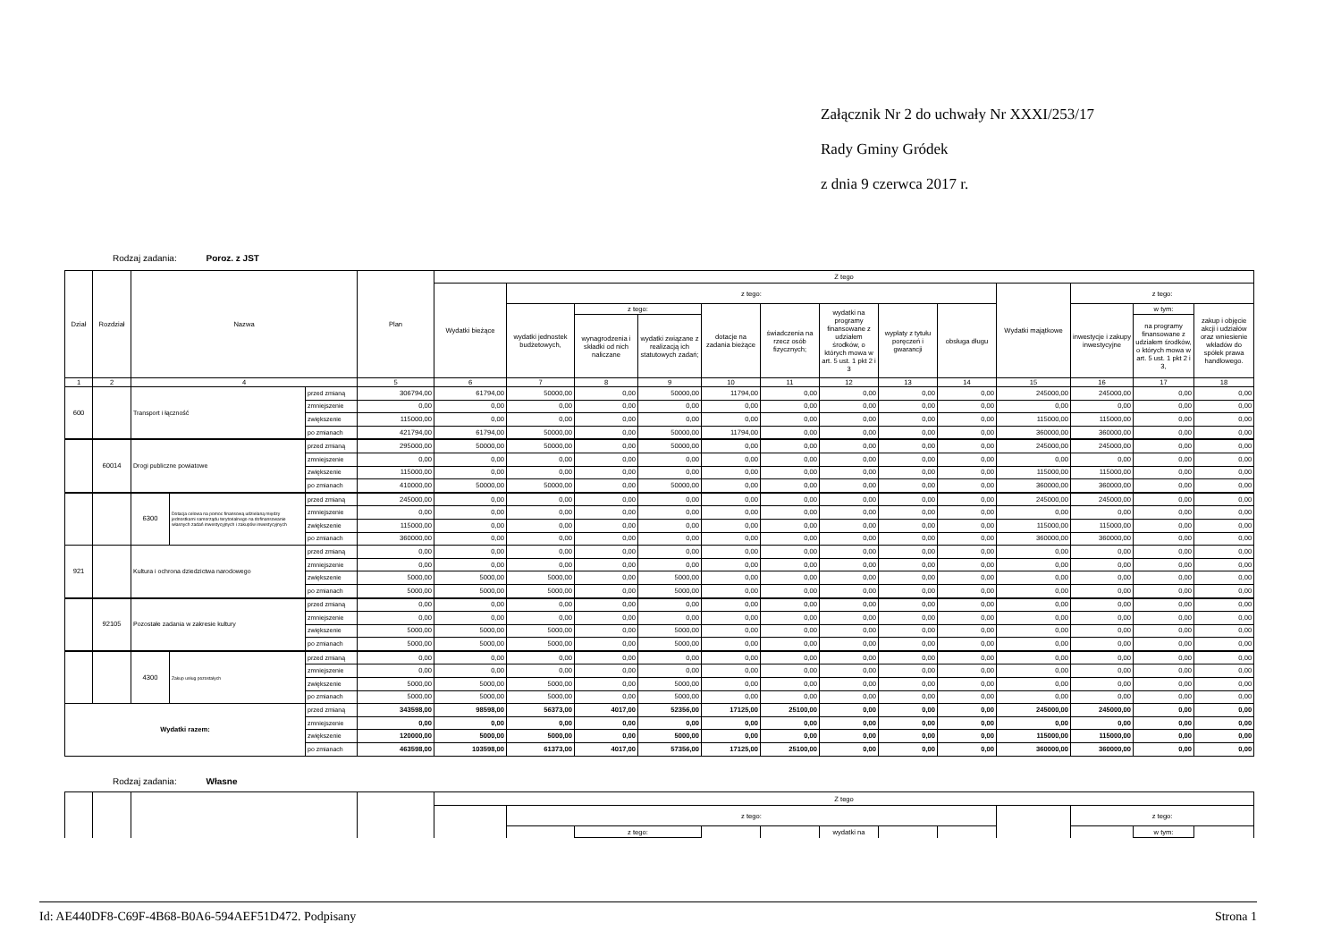Załącznik Nr 2 do uchwały Nr XXXI/253/17
Rady Gminy Gródek
z dnia 9 czerwca 2017 r.
Rodzaj zadania: Poroz. z JST
| Dział | Rozdział | Nazwa | | | Plan | Z tego | | | | | | | | | | | | |
| --- | --- | --- | --- | --- | --- | --- | --- | --- | --- | --- | --- | --- | --- | --- | --- | --- | --- | --- |
| | | | | | | Wydatki bieżące | z tego: | | | | | | | | Wydatki majątkowe | z tego: | | |
| | | | | | | | wydatki jednostek budżetowych, | z tego: | | dotacje na zadania bieżące | świadczenia na rzecz osób fizycznych; | wydatki na programy finansowane z udziałem środków, o których mowa w art. 5 ust. 1 pkt 2 i 3 | wypłaty z tytułu poręczeń i gwarancji | obsługa długu | | inwestycje i zakupy inwestycyjne | w tym: | zakup i objęcie akcji i udziałów oraz wniesienie wkładów do spółek prawa handlowego. |
| | | | | | | | | wynagrodzenia i składki od nich naliczane | wydatki związane z realizacją ich statutowych zadań; | | | | | | | | na programy finansowane z udziałem środków, o których mowa w art. 5 ust. 1 pkt 2 i 3, | |
| 1 | 2 | 4 | | | 5 | 6 | 7 | 8 | 9 | 10 | 11 | 12 | 13 | 14 | 15 | 16 | 17 | 18 |
| 600 | | Transport i łączność | | przed zmianą | 306794,00 | 61794,00 | 50000,00 | 0,00 | 50000,00 | 11794,00 | 0,00 | 0,00 | 0,00 | 0,00 | 245000,00 | 245000,00 | 0,00 | 0,00 |
| | | | | zmniejszenie | 0,00 | 0,00 | 0,00 | 0,00 | 0,00 | 0,00 | 0,00 | 0,00 | 0,00 | 0,00 | 0,00 | 0,00 | 0,00 | 0,00 |
| | | | | zwiększenie | 115000,00 | 0,00 | 0,00 | 0,00 | 0,00 | 0,00 | 0,00 | 0,00 | 0,00 | 0,00 | 115000,00 | 115000,00 | 0,00 | 0,00 |
| | | | | po zmianach | 421794,00 | 61794,00 | 50000,00 | 0,00 | 50000,00 | 11794,00 | 0,00 | 0,00 | 0,00 | 0,00 | 360000,00 | 360000,00 | 0,00 | 0,00 |
| | 60014 | Drogi publiczne powiatowe | | przed zmianą | 295000,00 | 50000,00 | 50000,00 | 0,00 | 50000,00 | 0,00 | 0,00 | 0,00 | 0,00 | 0,00 | 245000,00 | 245000,00 | 0,00 | 0,00 |
| | | | | zmniejszenie | 0,00 | 0,00 | 0,00 | 0,00 | 0,00 | 0,00 | 0,00 | 0,00 | 0,00 | 0,00 | 0,00 | 0,00 | 0,00 | 0,00 |
| | | | | zwiększenie | 115000,00 | 0,00 | 0,00 | 0,00 | 0,00 | 0,00 | 0,00 | 0,00 | 0,00 | 0,00 | 115000,00 | 115000,00 | 0,00 | 0,00 |
| | | | | po zmianach | 410000,00 | 50000,00 | 50000,00 | 0,00 | 50000,00 | 0,00 | 0,00 | 0,00 | 0,00 | 0,00 | 360000,00 | 360000,00 | 0,00 | 0,00 |
| | | 6300 | Dotacja celowa na pomoc finansową udzielaną między jednostkami samorządu terytorialnego na dofinansowanie własnych zadań inwestycyjnych i zakupów inwestycyjnych | przed zmianą | 245000,00 | 0,00 | 0,00 | 0,00 | 0,00 | 0,00 | 0,00 | 0,00 | 0,00 | 0,00 | 245000,00 | 245000,00 | 0,00 | 0,00 |
| | | | | zmniejszenie | 0,00 | 0,00 | 0,00 | 0,00 | 0,00 | 0,00 | 0,00 | 0,00 | 0,00 | 0,00 | 0,00 | 0,00 | 0,00 | 0,00 |
| | | | | zwiększenie | 115000,00 | 0,00 | 0,00 | 0,00 | 0,00 | 0,00 | 0,00 | 0,00 | 0,00 | 0,00 | 115000,00 | 115000,00 | 0,00 | 0,00 |
| | | | | po zmianach | 360000,00 | 0,00 | 0,00 | 0,00 | 0,00 | 0,00 | 0,00 | 0,00 | 0,00 | 0,00 | 360000,00 | 360000,00 | 0,00 | 0,00 |
| 921 | | Kultura i ochrona dziedzictwa narodowego | | przed zmianą | 0,00 | 0,00 | 0,00 | 0,00 | 0,00 | 0,00 | 0,00 | 0,00 | 0,00 | 0,00 | 0,00 | 0,00 | 0,00 | 0,00 |
| | | | | zmniejszenie | 0,00 | 0,00 | 0,00 | 0,00 | 0,00 | 0,00 | 0,00 | 0,00 | 0,00 | 0,00 | 0,00 | 0,00 | 0,00 | 0,00 |
| | | | | zwiększenie | 5000,00 | 5000,00 | 5000,00 | 0,00 | 5000,00 | 0,00 | 0,00 | 0,00 | 0,00 | 0,00 | 0,00 | 0,00 | 0,00 | 0,00 |
| | | | | po zmianach | 5000,00 | 5000,00 | 5000,00 | 0,00 | 5000,00 | 0,00 | 0,00 | 0,00 | 0,00 | 0,00 | 0,00 | 0,00 | 0,00 | 0,00 |
| | 92105 | Pozostałe zadania w zakresie kultury | | przed zmianą | 0,00 | 0,00 | 0,00 | 0,00 | 0,00 | 0,00 | 0,00 | 0,00 | 0,00 | 0,00 | 0,00 | 0,00 | 0,00 | 0,00 |
| | | | | zmniejszenie | 0,00 | 0,00 | 0,00 | 0,00 | 0,00 | 0,00 | 0,00 | 0,00 | 0,00 | 0,00 | 0,00 | 0,00 | 0,00 | 0,00 |
| | | | | zwiększenie | 5000,00 | 5000,00 | 5000,00 | 0,00 | 5000,00 | 0,00 | 0,00 | 0,00 | 0,00 | 0,00 | 0,00 | 0,00 | 0,00 | 0,00 |
| | | | | po zmianach | 5000,00 | 5000,00 | 5000,00 | 0,00 | 5000,00 | 0,00 | 0,00 | 0,00 | 0,00 | 0,00 | 0,00 | 0,00 | 0,00 | 0,00 |
| | | 4300 | Zakup usług pozostałych | przed zmianą | 0,00 | 0,00 | 0,00 | 0,00 | 0,00 | 0,00 | 0,00 | 0,00 | 0,00 | 0,00 | 0,00 | 0,00 | 0,00 | 0,00 |
| | | | | zmniejszenie | 0,00 | 0,00 | 0,00 | 0,00 | 0,00 | 0,00 | 0,00 | 0,00 | 0,00 | 0,00 | 0,00 | 0,00 | 0,00 | 0,00 |
| | | | | zwiększenie | 5000,00 | 5000,00 | 5000,00 | 0,00 | 5000,00 | 0,00 | 0,00 | 0,00 | 0,00 | 0,00 | 0,00 | 0,00 | 0,00 | 0,00 |
| | | | | po zmianach | 5000,00 | 5000,00 | 5000,00 | 0,00 | 5000,00 | 0,00 | 0,00 | 0,00 | 0,00 | 0,00 | 0,00 | 0,00 | 0,00 | 0,00 |
| Wydatki razem: | | | | przed zmianą | 343598,00 | 98598,00 | 56373,00 | 4017,00 | 52356,00 | 17125,00 | 25100,00 | 0,00 | 0,00 | 0,00 | 245000,00 | 245000,00 | 0,00 | 0,00 |
| | | | | zmniejszenie | 0,00 | 0,00 | 0,00 | 0,00 | 0,00 | 0,00 | 0,00 | 0,00 | 0,00 | 0,00 | 0,00 | 0,00 | 0,00 | 0,00 |
| | | | | zwiększenie | 120000,00 | 5000,00 | 5000,00 | 0,00 | 5000,00 | 0,00 | 0,00 | 0,00 | 0,00 | 0,00 | 115000,00 | 115000,00 | 0,00 | 0,00 |
| | | | | po zmianach | 463598,00 | 103598,00 | 61373,00 | 4017,00 | 57356,00 | 17125,00 | 25100,00 | 0,00 | 0,00 | 0,00 | 360000,00 | 360000,00 | 0,00 | 0,00 |
Rodzaj zadania: Własne
| | | | | Z tego | | | | | | | | | | | |
| | | | | | z tego: | | | | | | | | z tego: | | |
| | | | | | | z tego: | | | wydatki na | | | | | w tym: | |
Id: AE440DF8-C69F-4B68-B0A6-594AEF51D472. Podpisany Strona 1